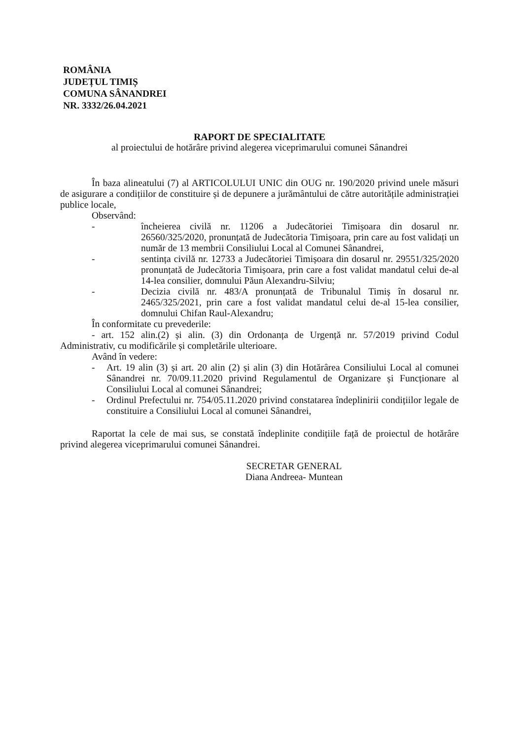ROMÂNIA
JUDEȚUL TIMIȘ
COMUNA SÂNANDREI
NR. 3332/26.04.2021
RAPORT DE SPECIALITATE
al proiectului de hotărâre privind alegerea viceprimarului comunei Sânandrei
În baza alineatului (7) al ARTICOLULUI UNIC din OUG nr. 190/2020 privind unele măsuri de asigurare a condițiilor de constituire și de depunere a jurământului de către autoritățile administrației publice locale,
Observând:
- încheierea civilă nr. 11206 a Judecătoriei Timișoara din dosarul nr. 26560/325/2020, pronunțată de Judecătoria Timișoara, prin care au fost validați un număr de 13 membrii Consiliului Local al Comunei Sânandrei,
- sentința civilă nr. 12733 a Judecătoriei Timișoara din dosarul nr. 29551/325/2020 pronunțată de Judecătoria Timișoara, prin care a fost validat mandatul celui de-al 14-lea consilier, domnului Păun Alexandru-Silviu;
- Decizia civilă nr. 483/A pronunțată de Tribunalul Timiș în dosarul nr. 2465/325/2021, prin care a fost validat mandatul celui de-al 15-lea consilier, domnului Chifan Raul-Alexandru;
În conformitate cu prevederile:
- art. 152 alin.(2) și alin. (3) din Ordonanța de Urgență nr. 57/2019 privind Codul Administrativ, cu modificările și completările ulterioare.
Având în vedere:
- Art. 19 alin (3) și art. 20 alin (2) și alin (3) din Hotărârea Consiliului Local al comunei Sânandrei nr. 70/09.11.2020 privind Regulamentul de Organizare și Funcționare al Consiliului Local al comunei Sânandrei;
- Ordinul Prefectului nr. 754/05.11.2020 privind constatarea îndeplinirii condițiilor legale de constituire a Consiliului Local al comunei Sânandrei,
Raportat la cele de mai sus, se constată îndeplinite condițiile față de proiectul de hotărâre privind alegerea viceprimarului comunei Sânandrei.
SECRETAR GENERAL
Diana Andreea- Muntean